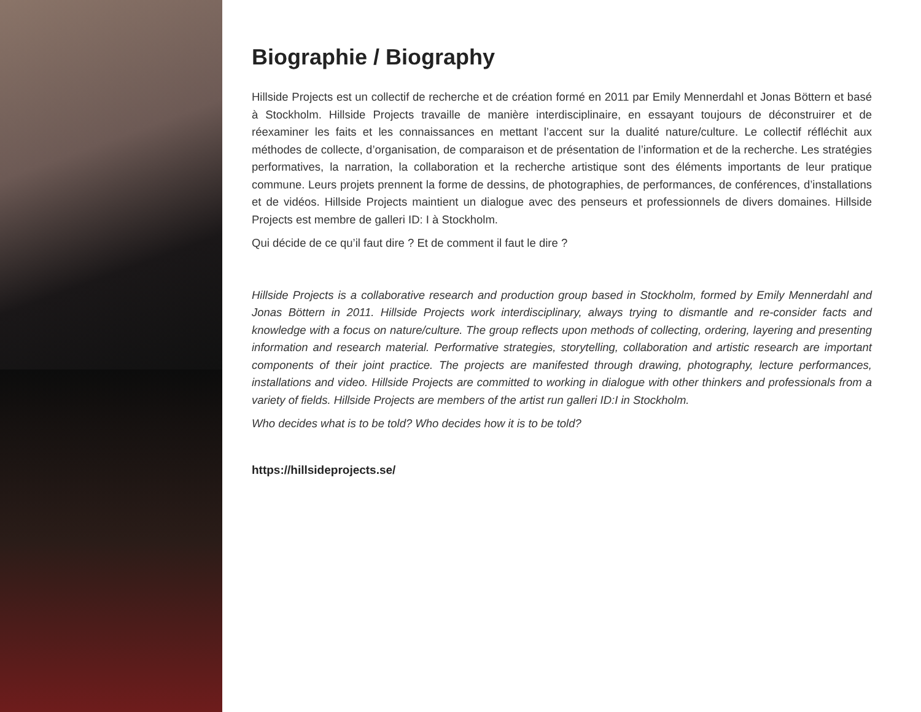Biographie / Biography
Hillside Projects est un collectif de recherche et de création formé en 2011 par Emily Mennerdahl et Jonas Böttern et basé à Stockholm. Hillside Projects travaille de manière interdisciplinaire, en essayant toujours de déconstruirer et de réexaminer les faits et les connaissances en mettant l’accent sur la dualité nature/culture. Le collectif réfléchit aux méthodes de collecte, d’organisation, de comparaison et de présentation de l’information et de la recherche. Les stratégies performatives, la narration, la collaboration et la recherche artistique sont des éléments importants de leur pratique commune. Leurs projets prennent la forme de dessins, de photographies, de performances, de conférences, d’installations et de vidéos. Hillside Projects maintient un dialogue avec des penseurs et professionnels de divers domaines. Hillside Projects est membre de galleri ID: I à Stockholm.
Qui décide de ce qu’il faut dire ? Et de comment il faut le dire ?
Hillside Projects is a collaborative research and production group based in Stockholm, formed by Emily Mennerdahl and Jonas Böttern in 2011. Hillside Projects work interdisciplinary, always trying to dismantle and re-consider facts and knowledge with a focus on nature/culture. The group reflects upon methods of collecting, ordering, layering and presenting information and research material. Performative strategies, storytelling, collaboration and artistic research are important components of their joint practice. The projects are manifested through drawing, photography, lecture performances, installations and video. Hillside Projects are committed to working in dialogue with other thinkers and professionals from a variety of fields. Hillside Projects are members of the artist run galleri ID:I in Stockholm.
Who decides what is to be told? Who decides how it is to be told?
https://hillsideprojects.se/